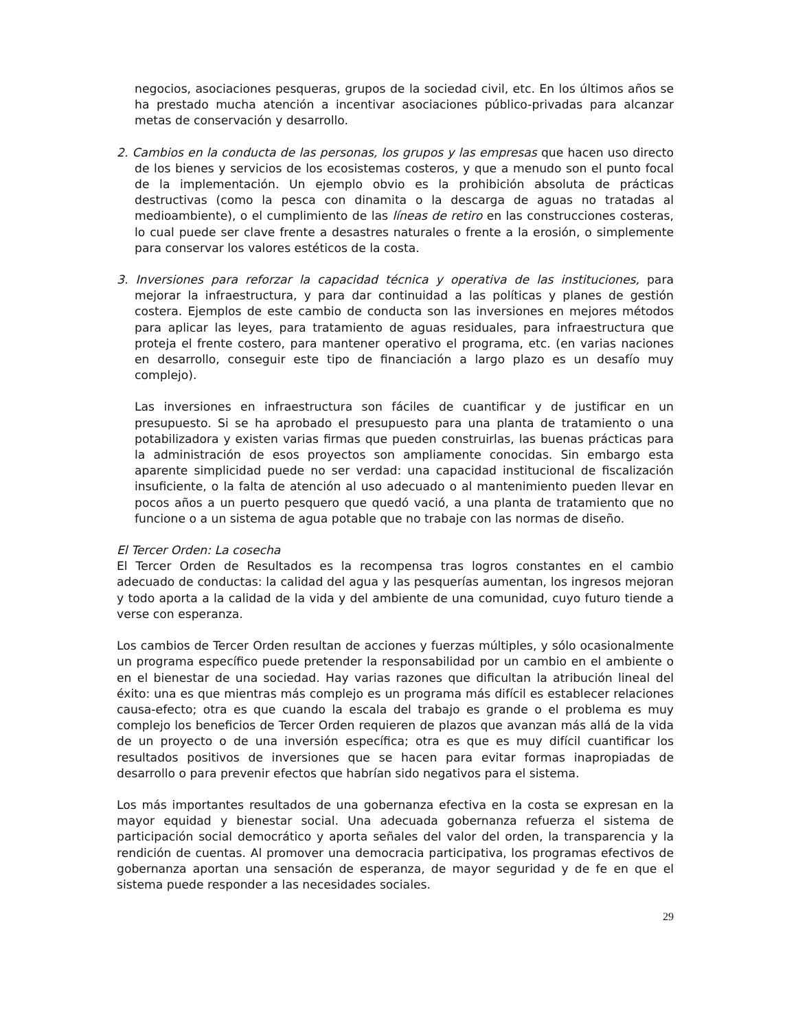negocios, asociaciones pesqueras, grupos de la sociedad civil, etc. En los últimos años se ha prestado mucha atención a incentivar asociaciones público-privadas para alcanzar metas de conservación y desarrollo.
2. Cambios en la conducta de las personas, los grupos y las empresas que hacen uso directo de los bienes y servicios de los ecosistemas costeros, y que a menudo son el punto focal de la implementación. Un ejemplo obvio es la prohibición absoluta de prácticas destructivas (como la pesca con dinamita o la descarga de aguas no tratadas al medioambiente), o el cumplimiento de las líneas de retiro en las construcciones costeras, lo cual puede ser clave frente a desastres naturales o frente a la erosión, o simplemente para conservar los valores estéticos de la costa.
3. Inversiones para reforzar la capacidad técnica y operativa de las instituciones, para mejorar la infraestructura, y para dar continuidad a las políticas y planes de gestión costera. Ejemplos de este cambio de conducta son las inversiones en mejores métodos para aplicar las leyes, para tratamiento de aguas residuales, para infraestructura que proteja el frente costero, para mantener operativo el programa, etc. (en varias naciones en desarrollo, conseguir este tipo de financiación a largo plazo es un desafío muy complejo).
Las inversiones en infraestructura son fáciles de cuantificar y de justificar en un presupuesto. Si se ha aprobado el presupuesto para una planta de tratamiento o una potabilizadora y existen varias firmas que pueden construirlas, las buenas prácticas para la administración de esos proyectos son ampliamente conocidas. Sin embargo esta aparente simplicidad puede no ser verdad: una capacidad institucional de fiscalización insuficiente, o la falta de atención al uso adecuado o al mantenimiento pueden llevar en pocos años a un puerto pesquero que quedó vació, a una planta de tratamiento que no funcione o a un sistema de agua potable que no trabaje con las normas de diseño.
El Tercer Orden: La cosecha
El Tercer Orden de Resultados es la recompensa tras logros constantes en el cambio adecuado de conductas: la calidad del agua y las pesquerías aumentan, los ingresos mejoran y todo aporta a la calidad de la vida y del ambiente de una comunidad, cuyo futuro tiende a verse con esperanza.
Los cambios de Tercer Orden resultan de acciones y fuerzas múltiples, y sólo ocasionalmente un programa específico puede pretender la responsabilidad por un cambio en el ambiente o en el bienestar de una sociedad. Hay varias razones que dificultan la atribución lineal del éxito: una es que mientras más complejo es un programa más difícil es establecer relaciones causa-efecto; otra es que cuando la escala del trabajo es grande o el problema es muy complejo los beneficios de Tercer Orden requieren de plazos que avanzan más allá de la vida de un proyecto o de una inversión específica; otra es que es muy difícil cuantificar los resultados positivos de inversiones que se hacen para evitar formas inapropiadas de desarrollo o para prevenir efectos que habrían sido negativos para el sistema.
Los más importantes resultados de una gobernanza efectiva en la costa se expresan en la mayor equidad y bienestar social. Una adecuada gobernanza refuerza el sistema de participación social democrático y aporta señales del valor del orden, la transparencia y la rendición de cuentas. Al promover una democracia participativa, los programas efectivos de gobernanza aportan una sensación de esperanza, de mayor seguridad y de fe en que el sistema puede responder a las necesidades sociales.
29